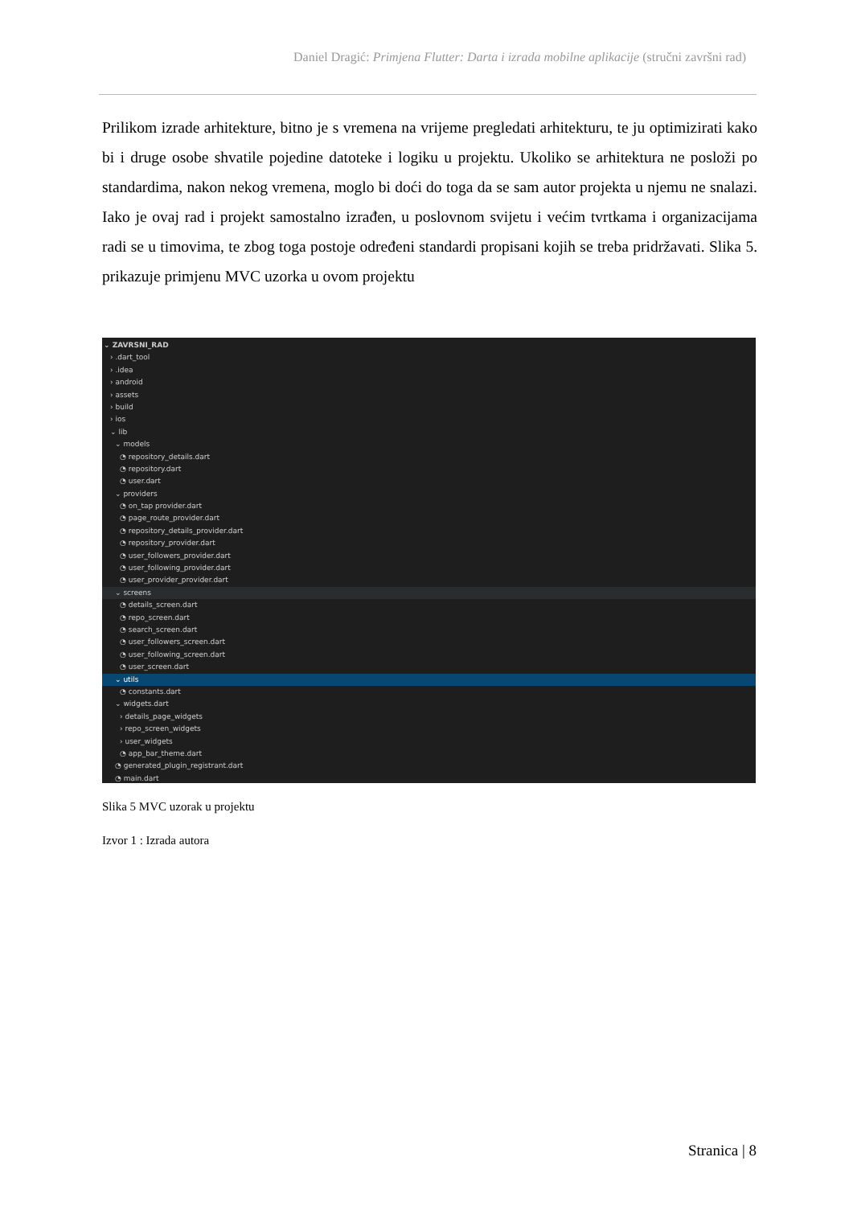Daniel Dragić: Primjena Flutter: Darta i izrada mobilne aplikacije (stručni završni rad)
Prilikom izrade arhitekture, bitno je s vremena na vrijeme pregledati arhitekturu, te ju optimizirati kako bi i druge osobe shvatile pojedine datoteke i logiku u projektu. Ukoliko se arhitektura ne posloži po standardima, nakon nekog vremena, moglo bi doći do toga da se sam autor projekta u njemu ne snalazi. Iako je ovaj rad i projekt samostalno izrađen, u poslovnom svijetu i većim tvrtkama i organizacijama radi se u timovima, te zbog toga postoje određeni standardi propisani kojih se treba pridržavati. Slika 5. prikazuje primjenu MVC uzorka u ovom projektu
⌄ ZAVRSNI_RAD
› .dart_tool
› .idea
› android
› assets
› build
› ios
⌄ lib
⌄ models
◔ repository_details.dart
◔ repository.dart
◔ user.dart
⌄ providers
◔ on_tap provider.dart
◔ page_route_provider.dart
◔ repository_details_provider.dart
◔ repository_provider.dart
◔ user_followers_provider.dart
◔ user_following_provider.dart
◔ user_provider_provider.dart
⌄ screens
◔ details_screen.dart
◔ repo_screen.dart
◔ search_screen.dart
◔ user_followers_screen.dart
◔ user_following_screen.dart
◔ user_screen.dart
⌄ utils
◔ constants.dart
⌄ widgets.dart
› details_page_widgets
› repo_screen_widgets
› user_widgets
◔ app_bar_theme.dart
◔ generated_plugin_registrant.dart
◔ main.dart
Slika 5 MVC uzorak u projektu
Izvor 1 : Izrada autora
Stranica | 8